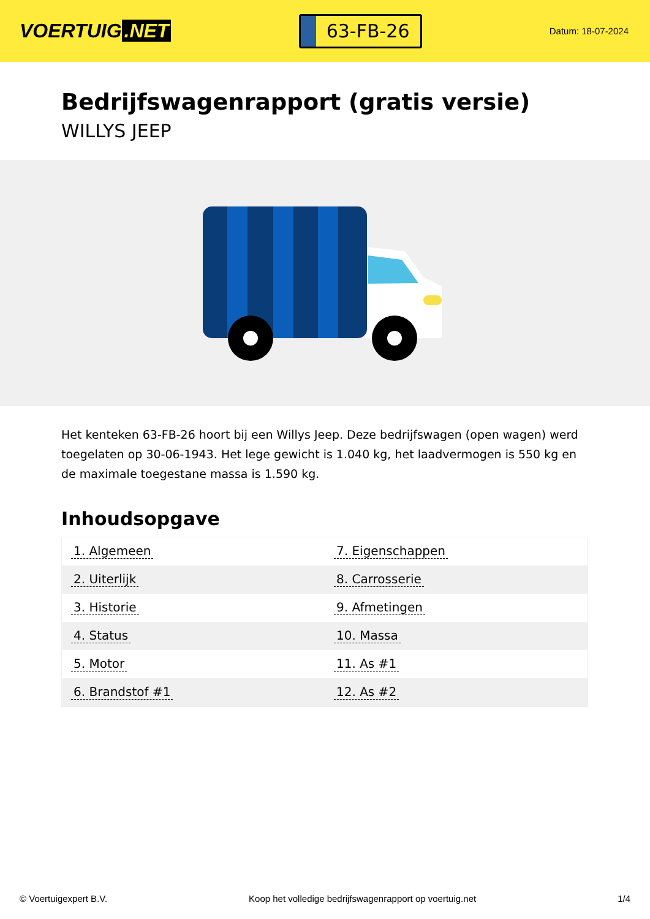VOERTUIG.NET
63-FB-26
Datum: 18-07-2024
Bedrijfswagenrapport (gratis versie)
WILLYS JEEP
Het kenteken 63-FB-26 hoort bij een Willys Jeep. Deze bedrijfswagen (open wagen) werd toegelaten op 30-06-1943. Het lege gewicht is 1.040 kg, het laadvermogen is 550 kg en de maximale toegestane massa is 1.590 kg.
Inhoudsopgave
| 1. Algemeen | 7. Eigenschappen |
| 2. Uiterlijk | 8. Carrosserie |
| 3. Historie | 9. Afmetingen |
| 4. Status | 10. Massa |
| 5. Motor | 11. As #1 |
| 6. Brandstof #1 | 12. As #2 |
© Voertuigexpert B.V. Koop het volledige bedrijfswagenrapport op voertuig.net 1/4